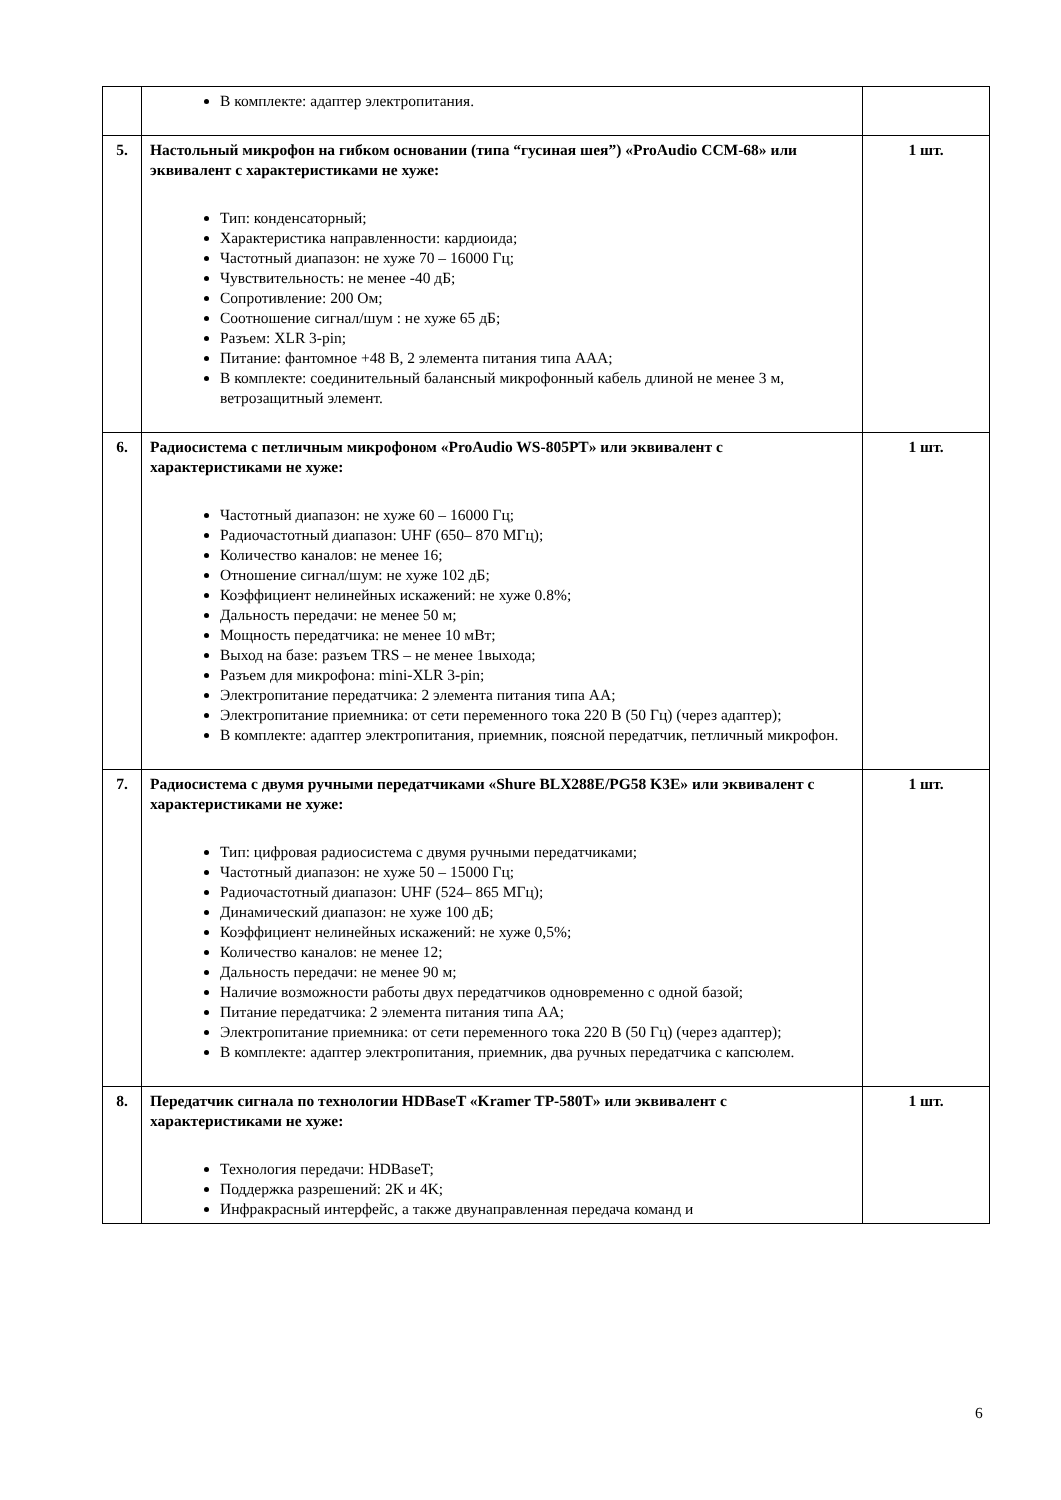| | В комплекте: адаптер электропитания. | |
| 5. | Настольный микрофон на гибком основании (типа “гусиная шея”) «ProAudio CCM-68» или эквивалент с характеристиками не хуже: Тип: конденсаторный; Характеристика направленности: кардиоида; Частотный диапазон: не хуже 70 – 16000 Гц; Чувствительность: не менее -40 дБ; Сопротивление: 200 Ом; Соотношение сигнал/шум : не хуже 65 дБ; Разъем: XLR 3-pin; Питание: фантомное +48 В, 2 элемента питания типа AAA; В комплекте: соединительный балансный микрофонный кабель длиной не менее 3 м, ветрозащитный элемент. | 1 шт. |
| 6. | Радиосистема с петличным микрофоном «ProAudio WS-805PT» или эквивалент с характеристиками не хуже: Частотный диапазон: не хуже 60 – 16000 Гц; Радиочастотный диапазон: UHF (650– 870 МГц); Количество каналов: не менее 16; Отношение сигнал/шум: не хуже 102 дБ; Коэффициент нелинейных искажений: не хуже 0.8%; Дальность передачи: не менее 50 м; Мощность передатчика: не менее 10 мВт; Выход на базе: разъем TRS – не менее 1выхода; Разъем для микрофона: mini-XLR 3-pin; Электропитание передатчика: 2 элемента питания типа АА; Электропитание приемника: от сети переменного тока 220 В (50 Гц) (через адаптер); В комплекте: адаптер электропитания, приемник, поясной передатчик, петличный микрофон. | 1 шт. |
| 7. | Радиосистема с двумя ручными передатчиками «Shure BLX288E/PG58 K3E» или эквивалент с характеристиками не хуже: Тип: цифровая радиосистема с двумя ручными передатчиками; Частотный диапазон: не хуже 50 – 15000 Гц; Радиочастотный диапазон: UHF (524– 865 МГц); Динамический диапазон: не хуже 100 дБ; Коэффициент нелинейных искажений: не хуже 0,5%; Количество каналов: не менее 12; Дальность передачи: не менее 90 м; Наличие возможности работы двух передатчиков одновременно с одной базой; Питание передатчика: 2 элемента питания типа АА; Электропитание приемника: от сети переменного тока 220 В (50 Гц) (через адаптер); В комплекте: адаптер электропитания, приемник, два ручных передатчика с капсюлем. | 1 шт. |
| 8. | Передатчик сигнала по технологии HDBaseT «Kramer TP-580T» или эквивалент с характеристиками не хуже: Технология передачи: HDBaseT; Поддержка разрешений: 2K и 4K; Инфракрасный интерфейс, а также двунаправленная передача команд и | 1 шт. |
6